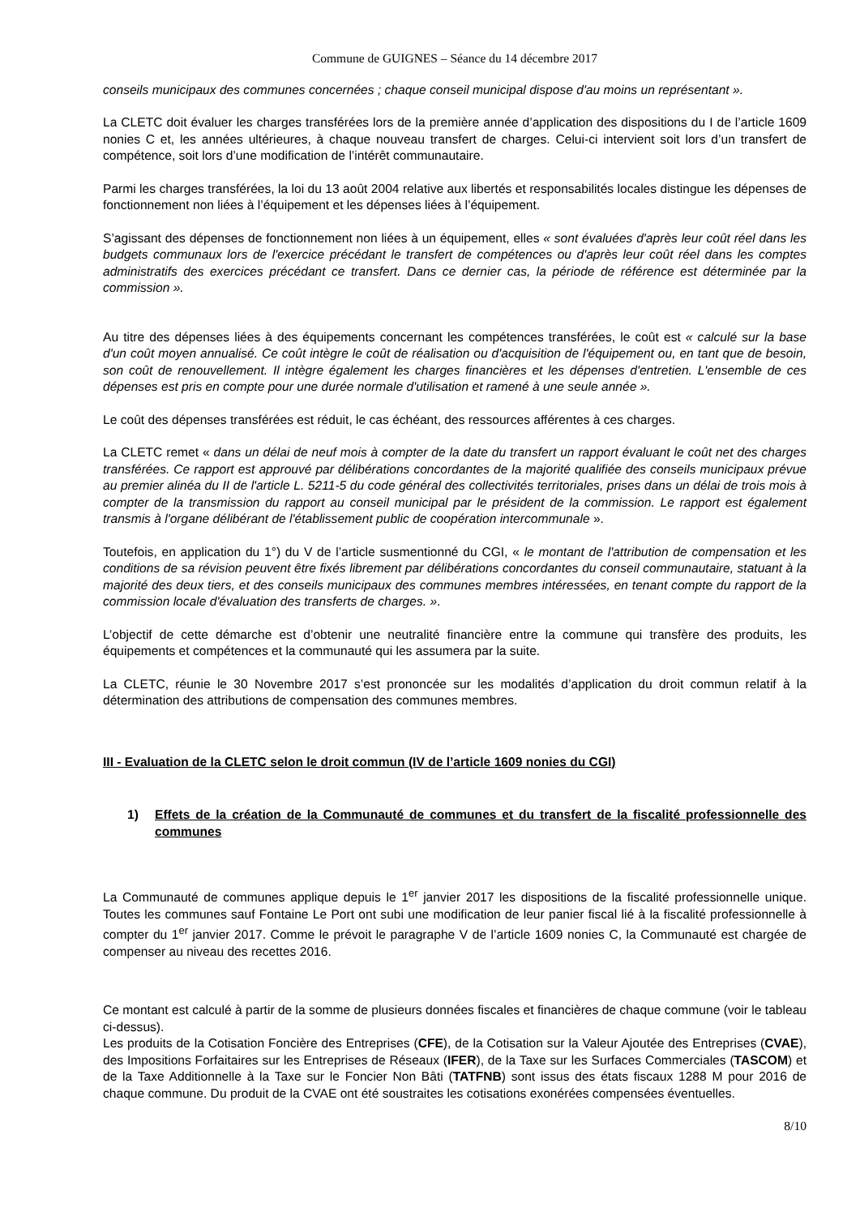Commune de GUIGNES – Séance du 14 décembre 2017
conseils municipaux des communes concernées ; chaque conseil municipal dispose d'au moins un représentant ».
La CLETC doit évaluer les charges transférées lors de la première année d’application des dispositions du I de l’article 1609 nonies C et, les années ultérieures, à chaque nouveau transfert de charges. Celui-ci intervient soit lors d’un transfert de compétence, soit lors d’une modification de l’intérêt communautaire.
Parmi les charges transférées, la loi du 13 août 2004 relative aux libertés et responsabilités locales distingue les dépenses de fonctionnement non liées à l’équipement et les dépenses liées à l’équipement.
S’agissant des dépenses de fonctionnement non liées à un équipement, elles « sont évaluées d'après leur coût réel dans les budgets communaux lors de l'exercice précédant le transfert de compétences ou d'après leur coût réel dans les comptes administratifs des exercices précédant ce transfert. Dans ce dernier cas, la période de référence est déterminée par la commission ».
Au titre des dépenses liées à des équipements concernant les compétences transférées, le coût est « calculé sur la base d'un coût moyen annualisé. Ce coût intègre le coût de réalisation ou d'acquisition de l'équipement ou, en tant que de besoin, son coût de renouvellement. Il intègre également les charges financières et les dépenses d'entretien. L'ensemble de ces dépenses est pris en compte pour une durée normale d'utilisation et ramené à une seule année ».
Le coût des dépenses transférées est réduit, le cas échéant, des ressources afférentes à ces charges.
La CLETC remet « dans un délai de neuf mois à compter de la date du transfert un rapport évaluant le coût net des charges transférées. Ce rapport est approuvé par délibérations concordantes de la majorité qualifiée des conseils municipaux prévue au premier alinéa du II de l'article L. 5211-5 du code général des collectivités territoriales, prises dans un délai de trois mois à compter de la transmission du rapport au conseil municipal par le président de la commission. Le rapport est également transmis à l'organe délibérant de l'établissement public de coopération intercommunale ».
Toutefois, en application du 1°) du V de l’article susmentionné du CGI, « le montant de l'attribution de compensation et les conditions de sa révision peuvent être fixés librement par délibérations concordantes du conseil communautaire, statuant à la majorité des deux tiers, et des conseils municipaux des communes membres intéressées, en tenant compte du rapport de la commission locale d'évaluation des transferts de charges. ».
L’objectif de cette démarche est d’obtenir une neutralité financière entre la commune qui transfère des produits, les équipements et compétences et la communauté qui les assumera par la suite.
La CLETC, réunie le 30 Novembre 2017 s’est prononcée sur les modalités d’application du droit commun relatif à la détermination des attributions de compensation des communes membres.
III - Evaluation de la CLETC selon le droit commun (IV de l’article 1609 nonies du CGI)
1) Effets de la création de la Communauté de communes et du transfert de la fiscalité professionnelle des communes
La Communauté de communes applique depuis le 1<sup>er</sup> janvier 2017 les dispositions de la fiscalité professionnelle unique. Toutes les communes sauf Fontaine Le Port ont subi une modification de leur panier fiscal lié à la fiscalité professionnelle à compter du 1<sup>er</sup> janvier 2017. Comme le prévoit le paragraphe V de l’article 1609 nonies C, la Communauté est chargée de compenser au niveau des recettes 2016.
Ce montant est calculé à partir de la somme de plusieurs données fiscales et financières de chaque commune (voir le tableau ci-dessus).
Les produits de la Cotisation Foncière des Entreprises (CFE), de la Cotisation sur la Valeur Ajoutée des Entreprises (CVAE), des Impositions Forfaitaires sur les Entreprises de Réseaux (IFER), de la Taxe sur les Surfaces Commerciales (TASCOM) et de la Taxe Additionnelle à la Taxe sur le Foncier Non Bâti (TATFNB) sont issus des états fiscaux 1288 M pour 2016 de chaque commune. Du produit de la CVAE ont été soustraites les cotisations exonérées compensées éventuelles.
8/10